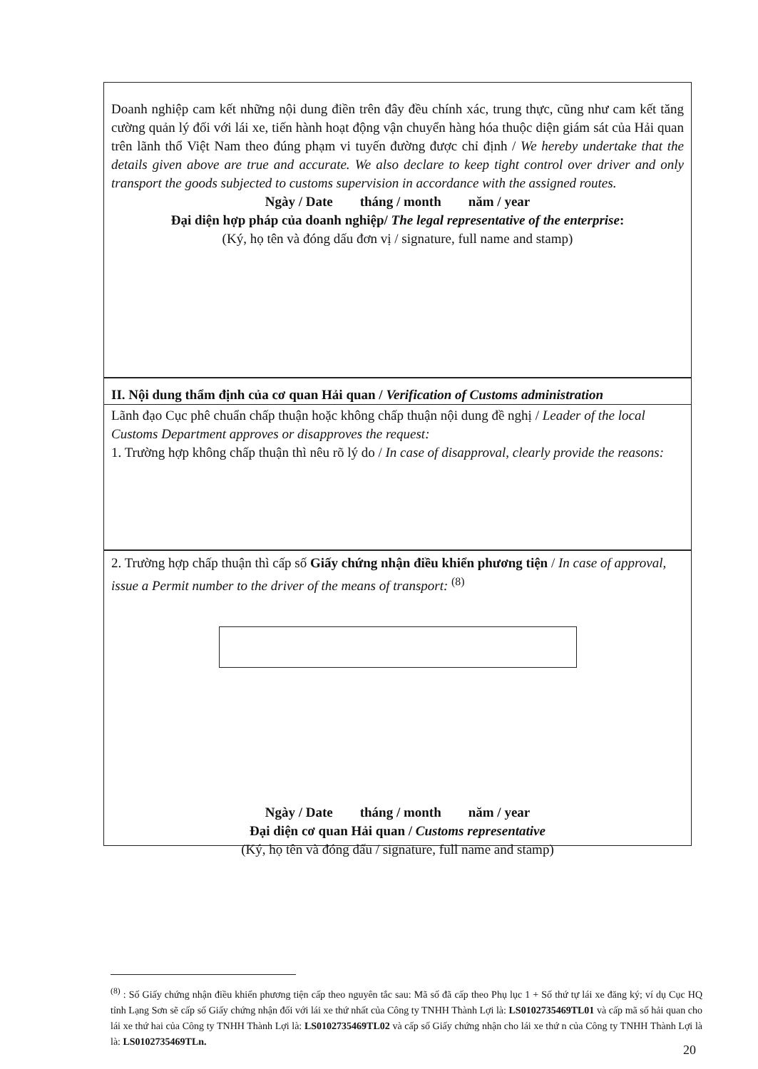Doanh nghiệp cam kết những nội dung điền trên đây đều chính xác, trung thực, cũng như cam kết tăng cường quản lý đối với lái xe, tiến hành hoạt động vận chuyển hàng hóa thuộc diện giám sát của Hải quan trên lãnh thổ Việt Nam theo đúng phạm vi tuyến đường được chỉ định / We hereby undertake that the details given above are true and accurate. We also declare to keep tight control over driver and only transport the goods subjected to customs supervision in accordance with the assigned routes.
Ngày / Date tháng / month năm / year
Đại diện hợp pháp của doanh nghiệp/ The legal representative of the enterprise:
(Ký, họ tên và đóng dấu đơn vị / signature, full name and stamp)
II. Nội dung thẩm định của cơ quan Hải quan / Verification of Customs administration
Lãnh đạo Cục phê chuẩn chấp thuận hoặc không chấp thuận nội dung đề nghị / Leader of the local Customs Department approves or disapproves the request:
1. Trường hợp không chấp thuận thì nêu rõ lý do / In case of disapproval, clearly provide the reasons:
2. Trường hợp chấp thuận thì cấp số Giấy chứng nhận điều khiển phương tiện / In case of approval, issue a Permit number to the driver of the means of transport: <sup>(8)</sup>
Ngày / Date tháng / month năm / year
Đại diện cơ quan Hải quan / Customs representative
(Ký, họ tên và đóng dấu / signature, full name and stamp)
<sup>(8)</sup> : Số Giấy chứng nhận điều khiển phương tiện cấp theo nguyên tắc sau: Mã số đã cấp theo Phụ lục 1 + Số thứ tự lái xe đăng ký; ví dụ Cục HQ tỉnh Lạng Sơn sẽ cấp số Giấy chứng nhận đối với lái xe thứ nhất của Công ty TNHH Thành Lợi là: LS0102735469TL01 và cấp mã số hải quan cho lái xe thứ hai của Công ty TNHH Thành Lợi là: LS0102735469TL02 và cấp số Giấy chứng nhận cho lái xe thứ n của Công ty TNHH Thành Lợi là là: LS0102735469TLn.
20